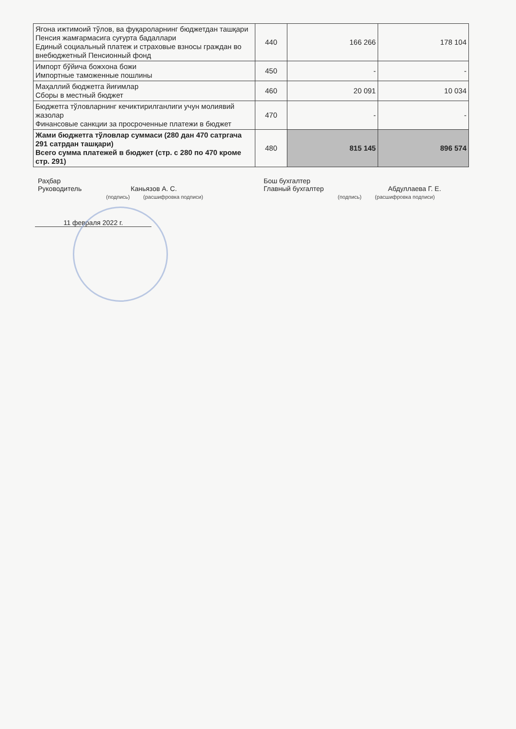| Ягона ижтимоий тўлов, ва фуқароларнинг бюджетдан ташқари Пенсия жамғармасига суғурта бадаллари Единый социальный платеж и страховые взносы граждан во внебюджетный Пенсионный фонд | 440 | 166 266 | 178 104 |
| Импорт бўйича божхона божи Импортные таможенные пошлины | 450 | - | - |
| Маҳаллий бюджетга йиғимлар Сборы в местный бюджет | 460 | 20 091 | 10 034 |
| Бюджетга тўловларнинг кечиктирилганлиги учун молиявий жазолар Финансовые санкции за просроченные платежи в бюджет | 470 | - | - |
| Жами бюджетга тўловлар суммаси (280 дан 470 сатргача 291 сатрдан ташқари) Всего сумма платежей в бюджет (стр. с 280 по 470 кроме стр. 291) | 480 | 815 145 | 896 574 |
Раҳбар
Руководитель Каньязов А. С.
(подпись) (расшифровка подписи)
Бош бухгалтер
Главный бухгалтер Абдуллаева Г. Е.
(подпись) (расшифровка подписи)
11 февраля 2022 г.